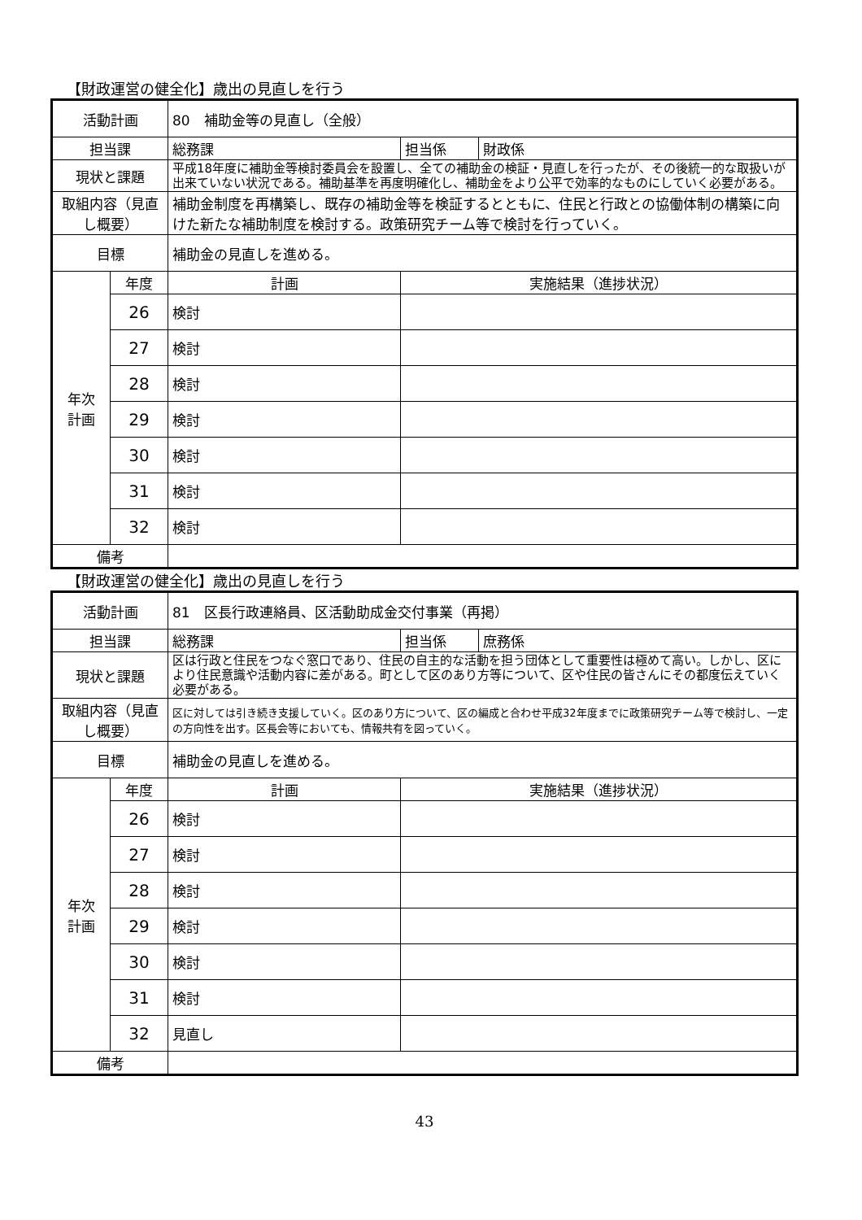【財政運営の健全化】歳出の見直しを行う
| 活動計画 | | 80 補助金等の見直し（全般） | | |
| 担当課 | | 総務課 | 担当係 | 財政係 |
| 現状と課題 | | 平成18年度に補助金等検討委員会を設置し、全ての補助金の検証・見直しを行ったが、その後統一的な取扱いが出来ていない状況である。補助基準を再度明確化し、補助金をより公平で効率的なものにしていく必要がある。 | | |
| 取組内容（見直し概要） | | 補助金制度を再構築し、既存の補助金等を検証するとともに、住民と行政との協働体制の構築に向けた新たな補助制度を検討する。政策研究チーム等で検討を行っていく。 | | |
| 目標 | | 補助金の見直しを進める。 | | |
| 年次 計画 | 年度 | 計画 | 実施結果（進捗状況） | |
| | 26 | 検討 | | |
| | 27 | 検討 | | |
| | 28 | 検討 | | |
| | 29 | 検討 | | |
| | 30 | 検討 | | |
| | 31 | 検討 | | |
| | 32 | 検討 | | |
| 備考 | | | | |
【財政運営の健全化】歳出の見直しを行う
| 活動計画 | | 81 区長行政連絡員、区活動助成金交付事業（再掲） | | |
| 担当課 | | 総務課 | 担当係 | 庶務係 |
| 現状と課題 | | 区は行政と住民をつなぐ窓口であり、住民の自主的な活動を担う団体として重要性は極めて高い。しかし、区により住民意識や活動内容に差がある。町として区のあり方等について、区や住民の皆さんにその都度伝えていく必要がある。 | | |
| 取組内容（見直し概要） | | 区に対しては引き続き支援していく。区のあり方について、区の編成と合わせ平成32年度までに政策研究チーム等で検討し、一定の方向性を出す。区長会等においても、情報共有を図っていく。 | | |
| 目標 | | 補助金の見直しを進める。 | | |
| 年次 計画 | 年度 | 計画 | 実施結果（進捗状況） | |
| | 26 | 検討 | | |
| | 27 | 検討 | | |
| | 28 | 検討 | | |
| | 29 | 検討 | | |
| | 30 | 検討 | | |
| | 31 | 検討 | | |
| | 32 | 見直し | | |
| 備考 | | | | |
43